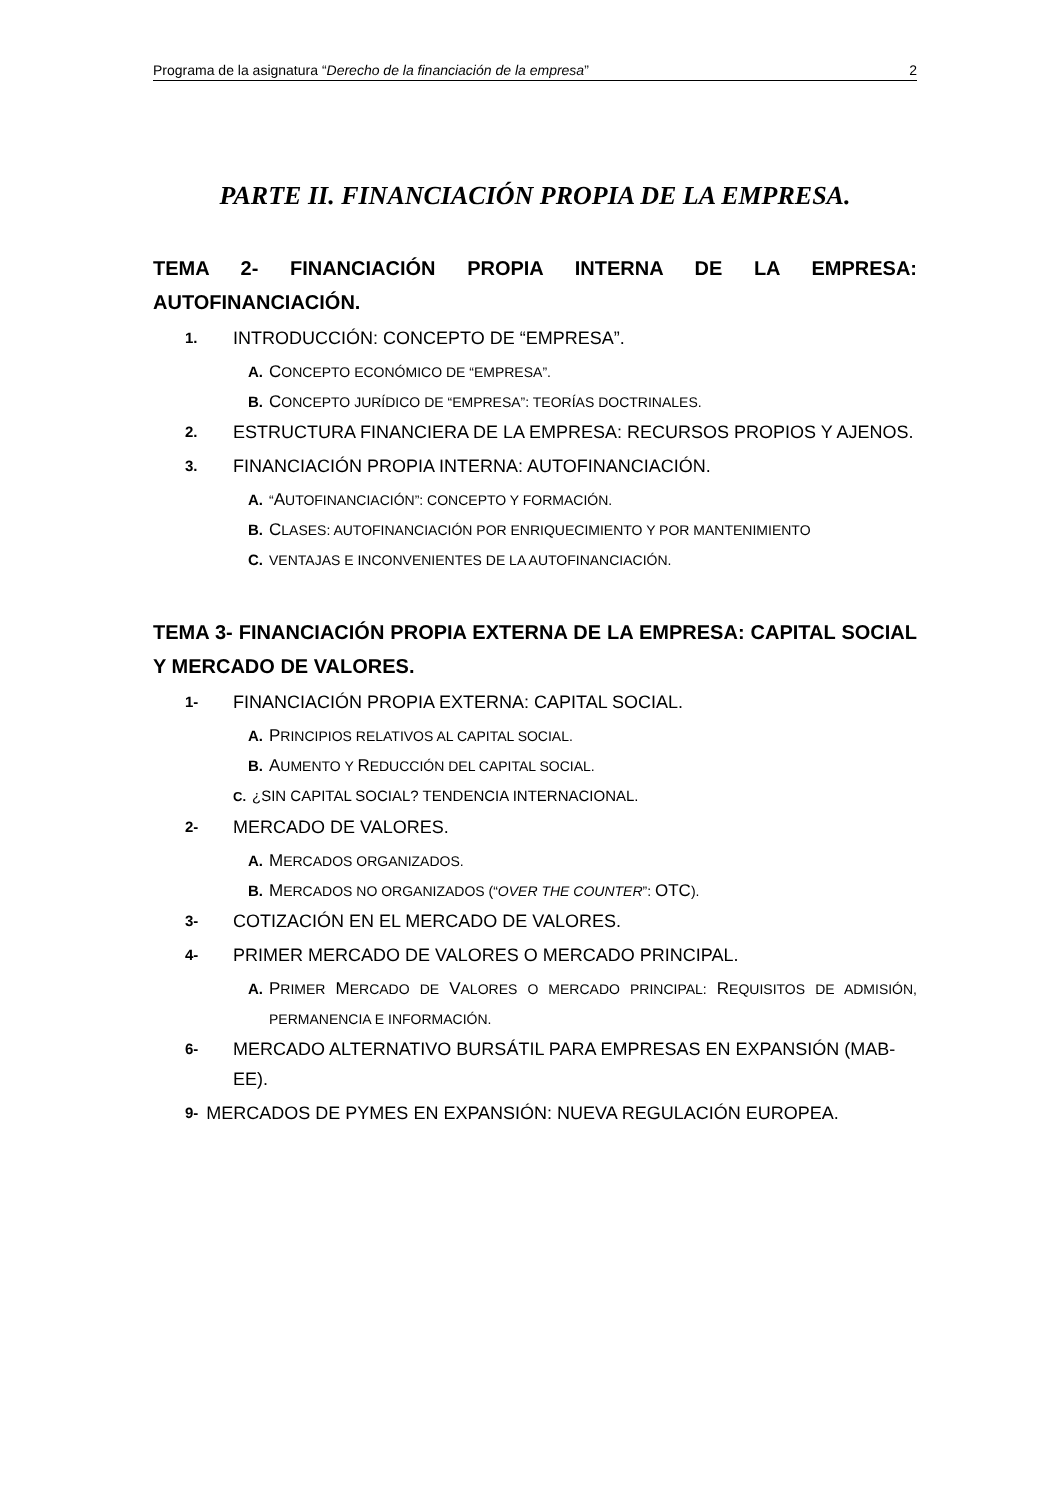Programa de la asignatura “Derecho de la financiación de la empresa” 2
PARTE II. FINANCIACIÓN PROPIA DE LA EMPRESA.
TEMA 2- FINANCIACIÓN PROPIA INTERNA DE LA EMPRESA: AUTOFINANCIACIÓN.
1. INTRODUCCIÓN: CONCEPTO DE “EMPRESA”.
A. CONCEPTO ECONÓMICO DE “EMPRESA”.
B. CONCEPTO JURÍDICO DE “EMPRESA”: TEORÍAS DOCTRINALES.
2. ESTRUCTURA FINANCIERA DE LA EMPRESA: RECURSOS PROPIOS Y AJENOS.
3. FINANCIACIÓN PROPIA INTERNA: AUTOFINANCIACIÓN.
A. “AUTOFINANCIACIÓN”: CONCEPTO Y FORMACIÓN.
B. CLASES: AUTOFINANCIACIÓN POR ENRIQUECIMIENTO Y POR MANTENIMIENTO
C. VENTAJAS E INCONVENIENTES DE LA AUTOFINANCIACIÓN.
TEMA 3- FINANCIACIÓN PROPIA EXTERNA DE LA EMPRESA: CAPITAL SOCIAL Y MERCADO DE VALORES.
1- FINANCIACIÓN PROPIA EXTERNA: CAPITAL SOCIAL.
A. PRINCIPIOS RELATIVOS AL CAPITAL SOCIAL.
B. AUMENTO Y REDUCCIÓN DEL CAPITAL SOCIAL.
C. ¿SIN CAPITAL SOCIAL? TENDENCIA INTERNACIONAL.
2- MERCADO DE VALORES.
A. MERCADOS ORGANIZADOS.
B. MERCADOS NO ORGANIZADOS (“OVER THE COUNTER”: OTC).
3- COTIZACIÓN EN EL MERCADO DE VALORES.
4- PRIMER MERCADO DE VALORES O MERCADO PRINCIPAL.
A. PRIMER MERCADO DE VALORES O MERCADO PRINCIPAL: REQUISITOS DE ADMISIÓN, PERMANENCIA E INFORMACIÓN.
6- MERCADO ALTERNATIVO BURSÁTIL PARA EMPRESAS EN EXPANSIÓN (MAB-EE).
9- MERCADOS DE PYMES EN EXPANSIÓN: NUEVA REGULACIÓN EUROPEA.